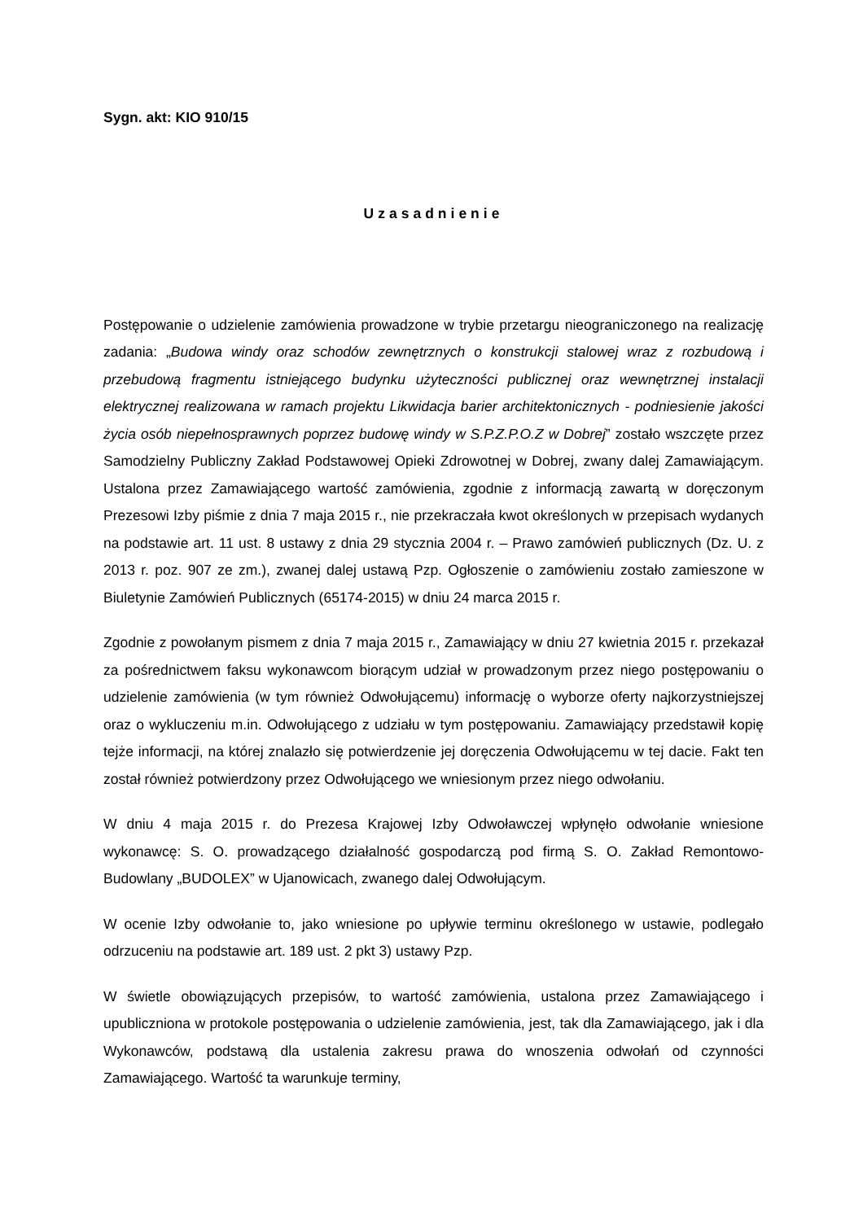Sygn. akt: KIO 910/15
Uzasadnienie
Postępowanie o udzielenie zamówienia prowadzone w trybie przetargu nieograniczonego na realizację zadania: „Budowa windy oraz schodów zewnętrznych o konstrukcji stalowej wraz z rozbudową i przebudową fragmentu istniejącego budynku użyteczności publicznej oraz wewnętrznej instalacji elektrycznej realizowana w ramach projektu Likwidacja barier architektonicznych - podniesienie jakości życia osób niepełnosprawnych poprzez budowę windy w S.P.Z.P.O.Z w Dobrej” zostało wszczęte przez Samodzielny Publiczny Zakład Podstawowej Opieki Zdrowotnej w Dobrej, zwany dalej Zamawiającym. Ustalona przez Zamawiającego wartość zamówienia, zgodnie z informacją zawartą w doręczonym Prezesowi Izby piśmie z dnia 7 maja 2015 r., nie przekraczała kwot określonych w przepisach wydanych na podstawie art. 11 ust. 8 ustawy z dnia 29 stycznia 2004 r. – Prawo zamówień publicznych (Dz. U. z 2013 r. poz. 907 ze zm.), zwanej dalej ustawą Pzp. Ogłoszenie o zamówieniu zostało zamieszone w Biuletynie Zamówień Publicznych (65174-2015) w dniu 24 marca 2015 r.
Zgodnie z powołanym pismem z dnia 7 maja 2015 r., Zamawiający w dniu 27 kwietnia 2015 r. przekazał za pośrednictwem faksu wykonawcom biorącym udział w prowadzonym przez niego postępowaniu o udzielenie zamówienia (w tym również Odwołującemu) informację o wyborze oferty najkorzystniejszej oraz o wykluczeniu m.in. Odwołującego z udziału w tym postępowaniu. Zamawiający przedstawił kopię tejże informacji, na której znalazło się potwierdzenie jej doręczenia Odwołującemu w tej dacie. Fakt ten został również potwierdzony przez Odwołującego we wniesionym przez niego odwołaniu.
W dniu 4 maja 2015 r. do Prezesa Krajowej Izby Odwoławczej wpłynęło odwołanie wniesione wykonawcę: S. O. prowadzącego działalność gospodarczą pod firmą S. O. Zakład Remontowo-Budowlany „BUDOLEX” w Ujanowicach, zwanego dalej Odwołującym.
W ocenie Izby odwołanie to, jako wniesione po upływie terminu określonego w ustawie, podlegało odrzuceniu na podstawie art. 189 ust. 2 pkt 3) ustawy Pzp.
W świetle obowiązujących przepisów, to wartość zamówienia, ustalona przez Zamawiającego i upubliczniona w protokole postępowania o udzielenie zamówienia, jest, tak dla Zamawiającego, jak i dla Wykonawców, podstawą dla ustalenia zakresu prawa do wnoszenia odwołań od czynności Zamawiającego. Wartość ta warunkuje terminy,